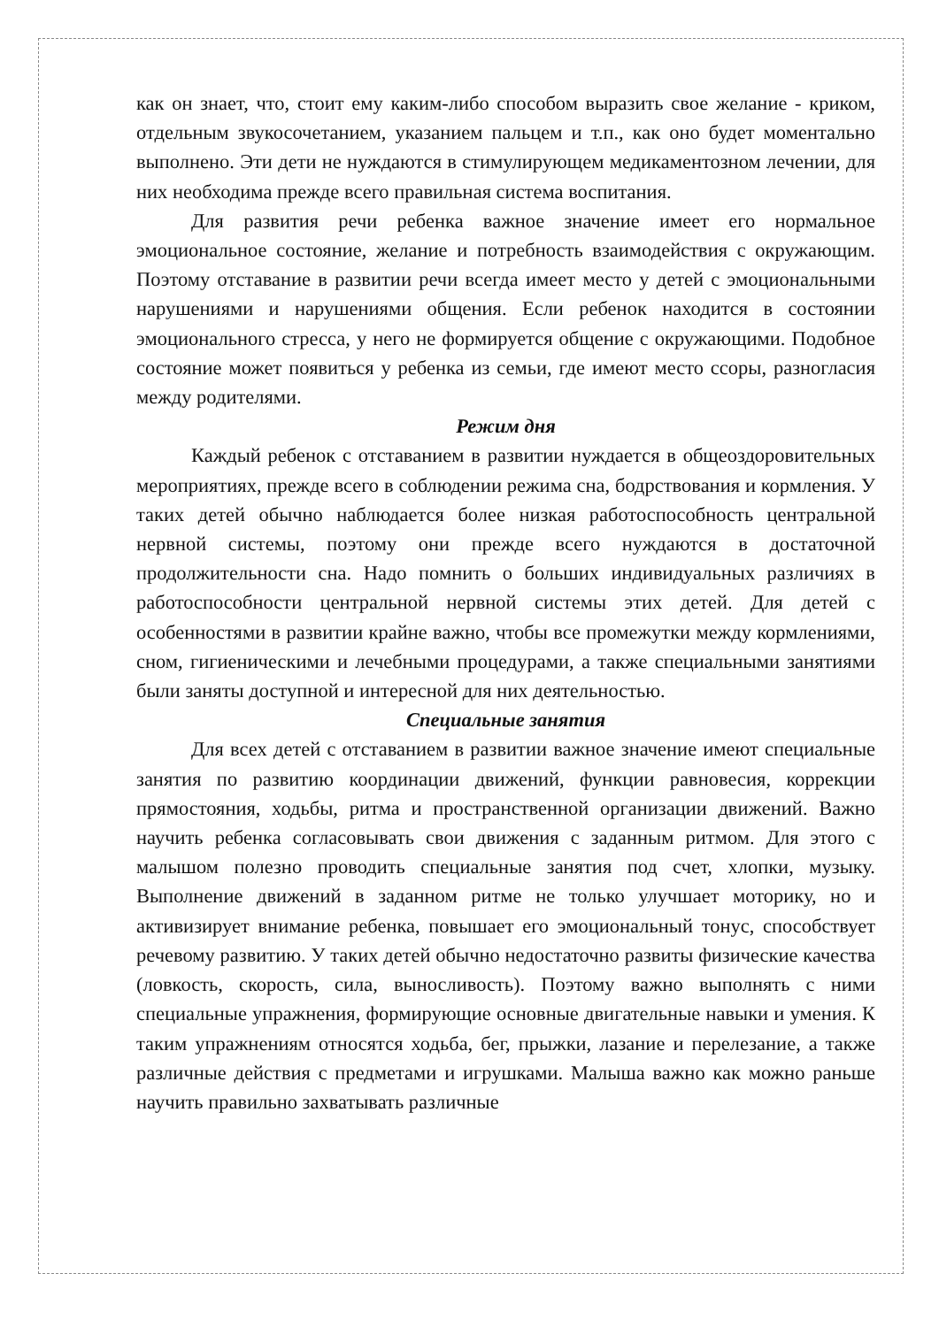как он знает, что, стоит ему каким-либо способом выразить свое желание - криком, отдельным звукосочетанием, указанием пальцем и т.п., как оно будет моментально выполнено. Эти дети не нуждаются в стимулирующем медикаментозном лечении, для них необходима прежде всего правильная система воспитания.
Для развития речи ребенка важное значение имеет его нормальное эмоциональное состояние, желание и потребность взаимодействия с окружающим. Поэтому отставание в развитии речи всегда имеет место у детей с эмоциональными нарушениями и нарушениями общения. Если ребенок находится в состоянии эмоционального стресса, у него не формируется общение с окружающими. Подобное состояние может появиться у ребенка из семьи, где имеют место ссоры, разногласия между родителями.
Режим дня
Каждый ребенок с отставанием в развитии нуждается в общеоздоровительных мероприятиях, прежде всего в соблюдении режима сна, бодрствования и кормления. У таких детей обычно наблюдается более низкая работоспособность центральной нервной системы, поэтому они прежде всего нуждаются в достаточной продолжительности сна. Надо помнить о больших индивидуальных различиях в работоспособности центральной нервной системы этих детей. Для детей с особенностями в развитии крайне важно, чтобы все промежутки между кормлениями, сном, гигиеническими и лечебными процедурами, а также специальными занятиями были заняты доступной и интересной для них деятельностью.
Специальные занятия
Для всех детей с отставанием в развитии важное значение имеют специальные занятия по развитию координации движений, функции равновесия, коррекции прямостояния, ходьбы, ритма и пространственной организации движений. Важно научить ребенка согласовывать свои движения с заданным ритмом. Для этого с малышом полезно проводить специальные занятия под счет, хлопки, музыку. Выполнение движений в заданном ритме не только улучшает моторику, но и активизирует внимание ребенка, повышает его эмоциональный тонус, способствует речевому развитию. У таких детей обычно недостаточно развиты физические качества (ловкость, скорость, сила, выносливость). Поэтому важно выполнять с ними специальные упражнения, формирующие основные двигательные навыки и умения. К таким упражнениям относятся ходьба, бег, прыжки, лазание и перелезание, а также различные действия с предметами и игрушками. Малыша важно как можно раньше научить правильно захватывать различные